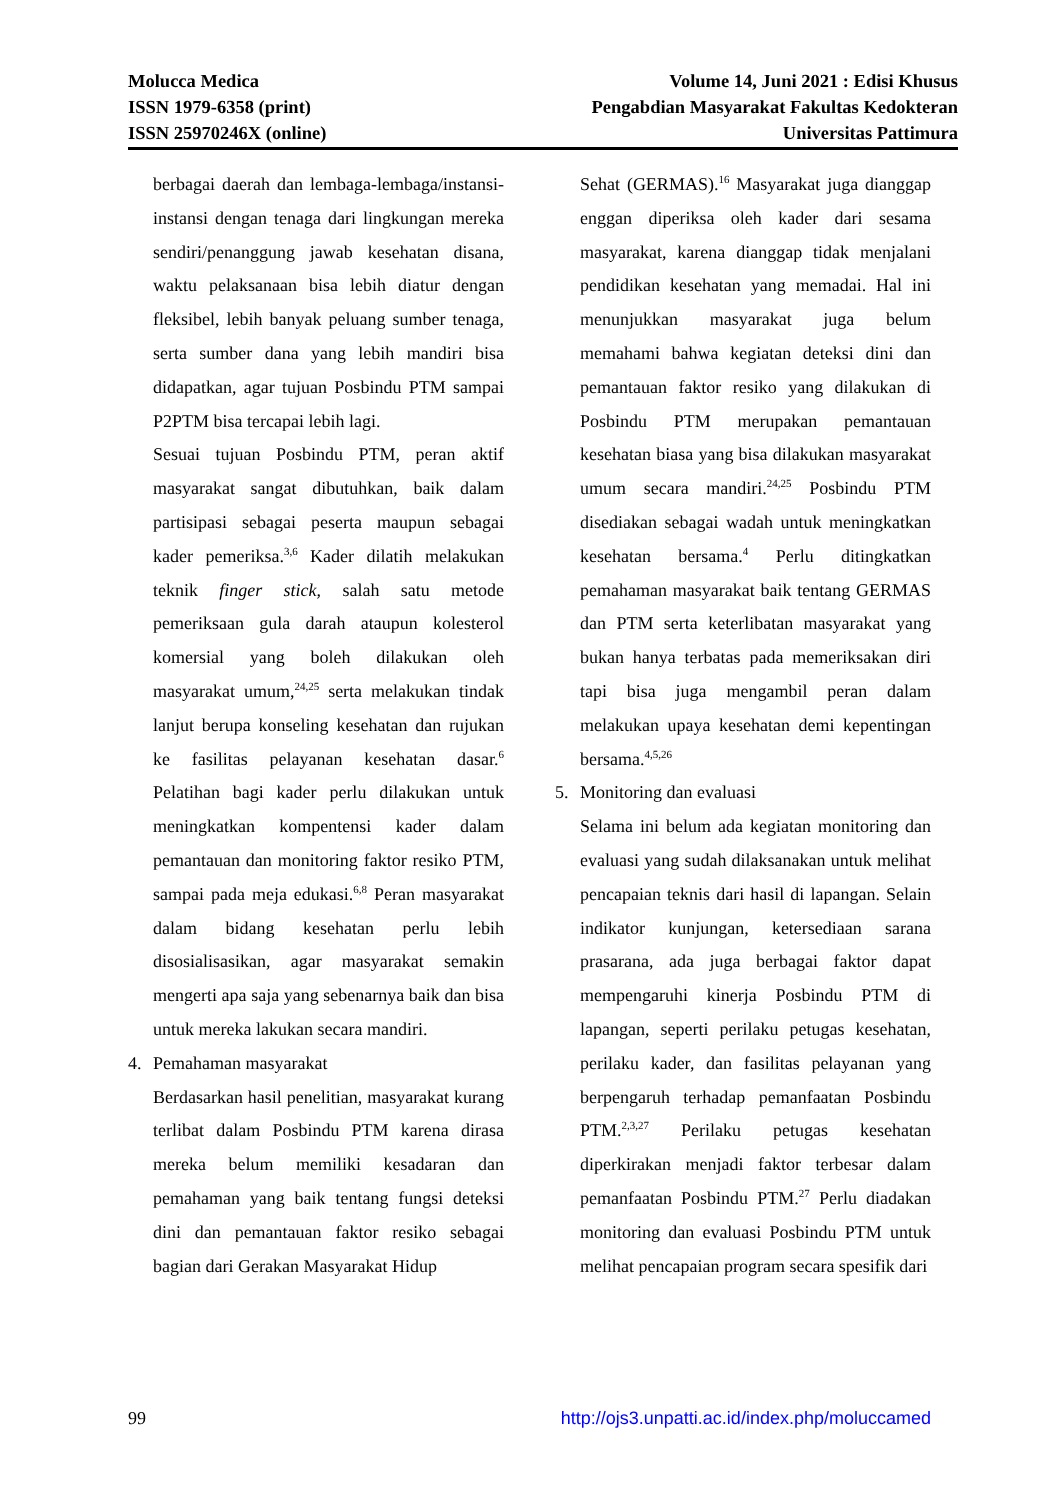Molucca Medica
ISSN 1979-6358 (print)
ISSN 25970246X (online)
Volume 14, Juni 2021 : Edisi Khusus
Pengabdian Masyarakat Fakultas Kedokteran
Universitas Pattimura
berbagai daerah dan lembaga-lembaga/instansi-instansi dengan tenaga dari lingkungan mereka sendiri/penanggung jawab kesehatan disana, waktu pelaksanaan bisa lebih diatur dengan fleksibel, lebih banyak peluang sumber tenaga, serta sumber dana yang lebih mandiri bisa didapatkan, agar tujuan Posbindu PTM sampai P2PTM bisa tercapai lebih lagi.
Sesuai tujuan Posbindu PTM, peran aktif masyarakat sangat dibutuhkan, baik dalam partisipasi sebagai peserta maupun sebagai kader pemeriksa.<sup>3,6</sup> Kader dilatih melakukan teknik finger stick, salah satu metode pemeriksaan gula darah ataupun kolesterol komersial yang boleh dilakukan oleh masyarakat umum,<sup>24,25</sup> serta melakukan tindak lanjut berupa konseling kesehatan dan rujukan ke fasilitas pelayanan kesehatan dasar.<sup>6</sup> Pelatihan bagi kader perlu dilakukan untuk meningkatkan kompentensi kader dalam pemantauan dan monitoring faktor resiko PTM, sampai pada meja edukasi.<sup>6,8</sup> Peran masyarakat dalam bidang kesehatan perlu lebih disosialisasikan, agar masyarakat semakin mengerti apa saja yang sebenarnya baik dan bisa untuk mereka lakukan secara mandiri.
4. Pemahaman masyarakat
Berdasarkan hasil penelitian, masyarakat kurang terlibat dalam Posbindu PTM karena dirasa mereka belum memiliki kesadaran dan pemahaman yang baik tentang fungsi deteksi dini dan pemantauan faktor resiko sebagai bagian dari Gerakan Masyarakat Hidup
Sehat (GERMAS).<sup>16</sup> Masyarakat juga dianggap enggan diperiksa oleh kader dari sesama masyarakat, karena dianggap tidak menjalani pendidikan kesehatan yang memadai. Hal ini menunjukkan masyarakat juga belum memahami bahwa kegiatan deteksi dini dan pemantauan faktor resiko yang dilakukan di Posbindu PTM merupakan pemantauan kesehatan biasa yang bisa dilakukan masyarakat umum secara mandiri.<sup>24,25</sup> Posbindu PTM disediakan sebagai wadah untuk meningkatkan kesehatan bersama.<sup>4</sup> Perlu ditingkatkan pemahaman masyarakat baik tentang GERMAS dan PTM serta keterlibatan masyarakat yang bukan hanya terbatas pada memeriksakan diri tapi bisa juga mengambil peran dalam melakukan upaya kesehatan demi kepentingan bersama.<sup>4,5,26</sup>
5. Monitoring dan evaluasi
Selama ini belum ada kegiatan monitoring dan evaluasi yang sudah dilaksanakan untuk melihat pencapaian teknis dari hasil di lapangan. Selain indikator kunjungan, ketersediaan sarana prasarana, ada juga berbagai faktor dapat mempengaruhi kinerja Posbindu PTM di lapangan, seperti perilaku petugas kesehatan, perilaku kader, dan fasilitas pelayanan yang berpengaruh terhadap pemanfaatan Posbindu PTM.<sup>2,3,27</sup> Perilaku petugas kesehatan diperkirakan menjadi faktor terbesar dalam pemanfaatan Posbindu PTM.<sup>27</sup> Perlu diadakan monitoring dan evaluasi Posbindu PTM untuk melihat pencapaian program secara spesifik dari
99 http://ojs3.unpatti.ac.id/index.php/moluccamed